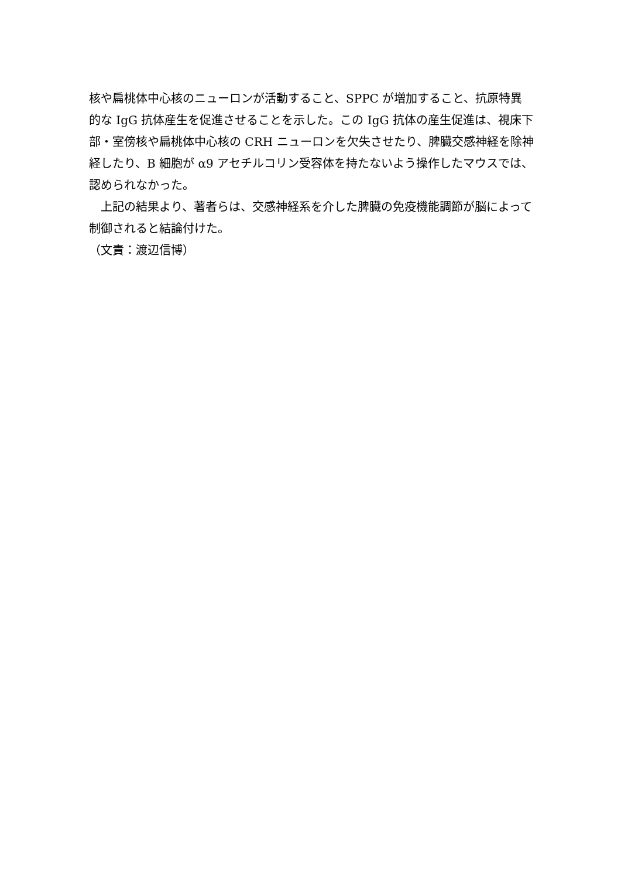核や扁桃体中心核のニューロンが活動すること、SPPC が増加すること、抗原特異的な IgG 抗体産生を促進させることを示した。この IgG 抗体の産生促進は、視床下部・室傍核や扁桃体中心核の CRH ニューロンを欠失させたり、脾臓交感神経を除神経したり、B 細胞が α9 アセチルコリン受容体を持たないよう操作したマウスでは、認められなかった。
　上記の結果より、著者らは、交感神経系を介した脾臓の免疫機能調節が脳によって制御されると結論付けた。
（文責：渡辺信博）